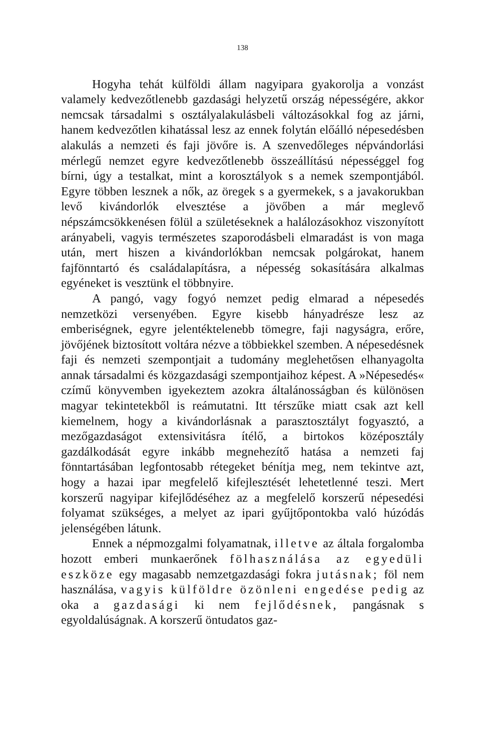138
Hogyha tehát külföldi állam nagyipara gyakorolja a vonzást valamely kedvezőtlenebb gazdasági helyzetű ország népességére, akkor nemcsak társadalmi s osztályalakulásbeli változásokkal fog az járni, hanem kedvezőtlen kihatással lesz az ennek folytán előálló népesedésben alakulás a nemzeti és faji jövőre is. A szenvedőleges népvándorlási mérlegű nemzet egyre kedvezőtlenebb összeállítású népességgel fog bírni, úgy a testalkat, mint a korosztályok s a nemek szempontjából. Egyre többen lesznek a nők, az öregek s a gyermekek, s a javakorukban levő kivándorlók elvesztése a jövőben a már meglevő népszámcsökkenésen fölül a születéseknek a halálozásokhoz viszonyított arányabeli, vagyis természetes szaporodásbeli elmaradást is von maga után, mert hiszen a kivándorlókban nemcsak polgárokat, hanem fajfönntartó és családalapításra, a népesség sokasítására alkalmas egyéneket is vesztünk el többnyire.
A pangó, vagy fogyó nemzet pedig elmarad a népesedés nemzetközi versenyében. Egyre kisebb hányadrésze lesz az emberiségnek, egyre jelentéktelenebb tömegre, faji nagyságra, erőre, jövőjének biztosított voltára nézve a többiekkel szemben. A népesedésnek faji és nemzeti szempontjait a tudomány meglehetősen elhanyagolta annak társadalmi és közgazdasági szempontjaihoz képest. A »Népesedés« czímű könyvemben igyekeztem azokra általánosságban és különösen magyar tekintetekből is reámutatni. Itt térszűke miatt csak azt kell kiemelnem, hogy a kivándorlásnak a parasztosztályt fogyasztó, a mezőgazdaságot extensivitásra ítélő, a birtokos középosztály gazdálkodását egyre inkább megnehezítő hatása a nemzeti faj fönntartásában legfontosabb rétegeket bénítja meg, nem tekintve azt, hogy a hazai ipar megfelelő kifejlesztését lehetetlenné teszi. Mert korszerű nagyipar kifejlődéséhez az a megfelelő korszerű népesedési folyamat szükséges, a melyet az ipari gyűjtőpontokba való húzódás jelenségében látunk.
Ennek a népmozgalmi folyamatnak, illetve az általa forgalomba hozott emberi munkaerőnek fölhasználása az egyedüli eszköze egy magasabb nemzetgazdasági fokra jutásnak; föl nem használása, vagyis külföldre özönleni engedése pedig az oka a gazdasági ki nem fejlődésnek, pangásnak s egyoldalúságnak. A korszerű öntudatos gaz-